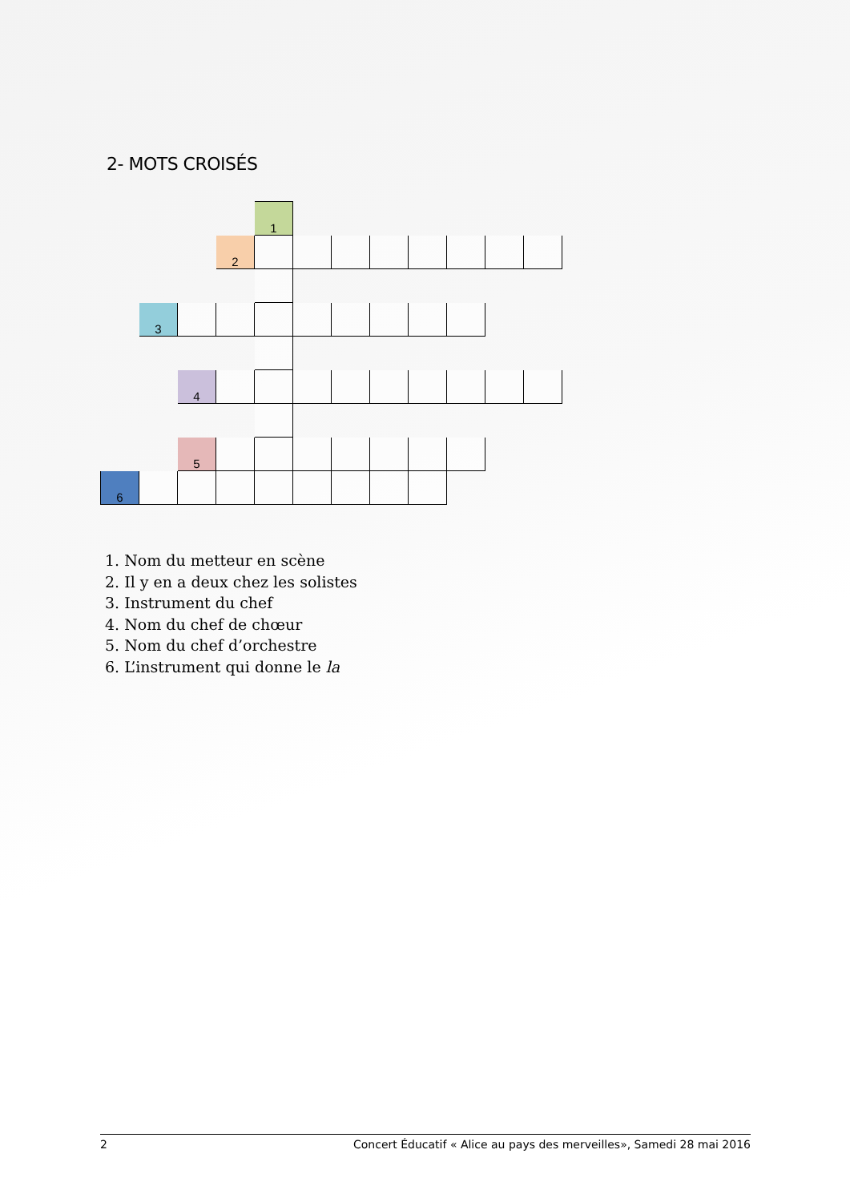2- MOTS CROISÉS
| | | | | 1 | | | | | | | |
| | | | 2 | | | | | | | | |
| | 3 | | | | | | | | | | |
| | | 4 | | | | | | | | | |
| | | 5 | | | | | | | | | |
| 6 | | | | | | | | | | | |
1. Nom du metteur en scène
2. Il y en a deux chez les solistes
3. Instrument du chef
4. Nom du chef de chœur
5. Nom du chef d’orchestre
6. L’instrument qui donne le la
2 Concert Éducatif « Alice au pays des merveilles», Samedi 28 mai 2016